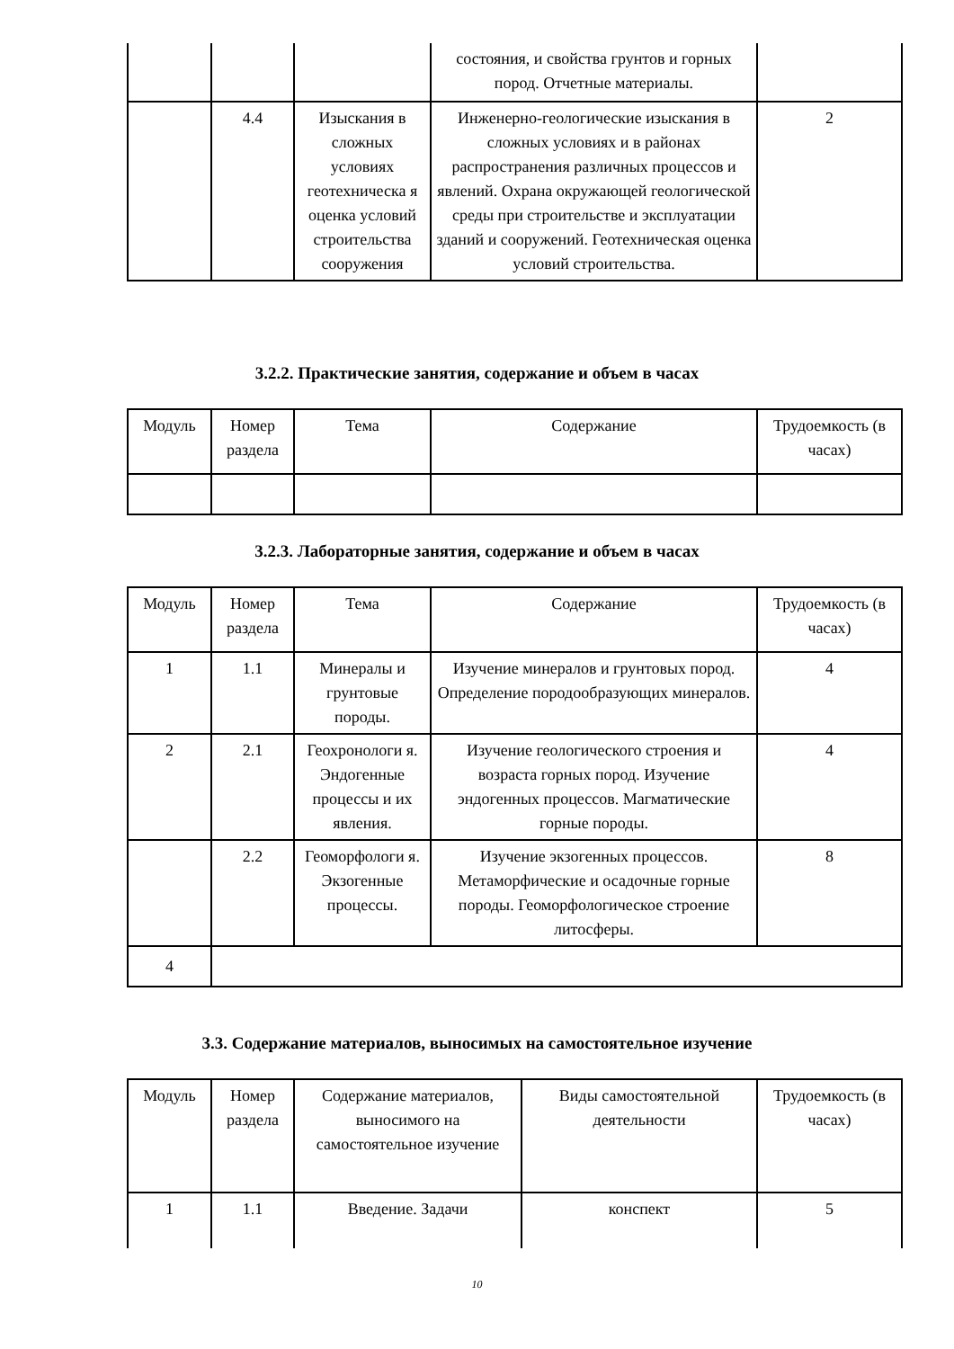| | | | состояния, и свойства грунтов и горных пород. Отчетные материалы. | |
| | 4.4 | Изыскания в сложных условиях геотехническа я оценка условий строительства сооружения | Инженерно-геологические изыскания в сложных условиях и в районах распространения различных процессов и явлений. Охрана окружающей геологической среды при строительстве и эксплуатации зданий и сооружений. Геотехническая оценка условий строительства. | 2 |
3.2.2. Практические занятия, содержание и объем в часах
| Модуль | Номер раздела | Тема | Содержание | Трудоемкость (в часах) |
| --- | --- | --- | --- | --- |
3.2.3. Лабораторные занятия, содержание и объем в часах
| Модуль | Номер раздела | Тема | Содержание | Трудоемкость (в часах) |
| --- | --- | --- | --- | --- |
| 1 | 1.1 | Минералы и грунтовые породы. | Изучение минералов и грунтовых пород. Определение породообразующих минералов. | 4 |
| 2 | 2.1 | Геохронологи я. Эндогенные процессы и их явления. | Изучение геологического строения и возраста горных пород. Изучение эндогенных процессов. Магматические горные породы. | 4 |
| | 2.2 | Геоморфологи я. Экзогенные процессы. | Изучение экзогенных процессов. Метаморфические и осадочные горные породы. Геоморфологическое строение литосферы. | 8 |
| 4 | | | | |
3.3. Содержание материалов, выносимых на самостоятельное изучение
| Модуль | Номер раздела | Содержание материалов, выносимого на самостоятельное изучение | Виды самостоятельной деятельности | Трудоемкость (в часах) |
| --- | --- | --- | --- | --- |
| 1 | 1.1 | Введение. Задачи | конспект | 5 |
10